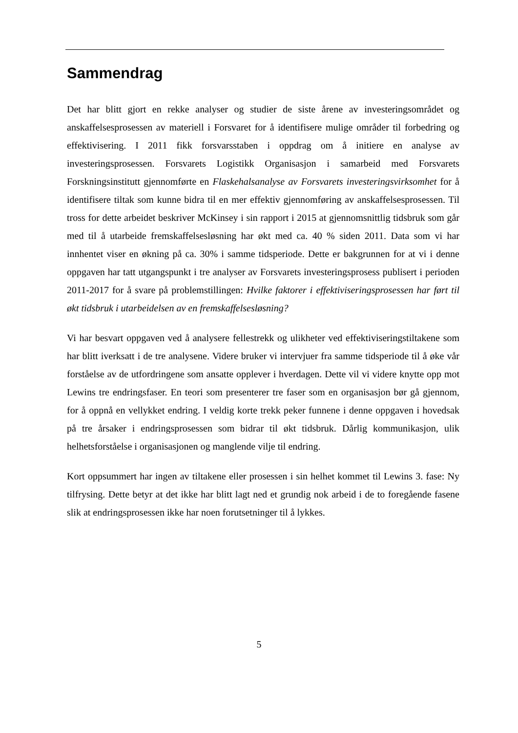Sammendrag
Det har blitt gjort en rekke analyser og studier de siste årene av investeringsområdet og anskaffelsesprosessen av materiell i Forsvaret for å identifisere mulige områder til forbedring og effektivisering. I 2011 fikk forsvarsstaben i oppdrag om å initiere en analyse av investeringsprosessen. Forsvarets Logistikk Organisasjon i samarbeid med Forsvarets Forskningsinstitutt gjennomførte en Flaskehalsanalyse av Forsvarets investeringsvirksomhet for å identifisere tiltak som kunne bidra til en mer effektiv gjennomføring av anskaffelsesprosessen. Til tross for dette arbeidet beskriver McKinsey i sin rapport i 2015 at gjennomsnittlig tidsbruk som går med til å utarbeide fremskaffelsesløsning har økt med ca. 40 % siden 2011. Data som vi har innhentet viser en økning på ca. 30% i samme tidsperiode. Dette er bakgrunnen for at vi i denne oppgaven har tatt utgangspunkt i tre analyser av Forsvarets investeringsprosess publisert i perioden 2011-2017 for å svare på problemstillingen: Hvilke faktorer i effektiviseringsprosessen har ført til økt tidsbruk i utarbeidelsen av en fremskaffelsesløsning?
Vi har besvart oppgaven ved å analysere fellestrekk og ulikheter ved effektiviseringstiltakene som har blitt iverksatt i de tre analysene. Videre bruker vi intervjuer fra samme tidsperiode til å øke vår forståelse av de utfordringene som ansatte opplever i hverdagen. Dette vil vi videre knytte opp mot Lewins tre endringsfaser. En teori som presenterer tre faser som en organisasjon bør gå gjennom, for å oppnå en vellykket endring. I veldig korte trekk peker funnene i denne oppgaven i hovedsak på tre årsaker i endringsprosessen som bidrar til økt tidsbruk. Dårlig kommunikasjon, ulik helhetsforståelse i organisasjonen og manglende vilje til endring.
Kort oppsummert har ingen av tiltakene eller prosessen i sin helhet kommet til Lewins 3. fase: Ny tilfrysing. Dette betyr at det ikke har blitt lagt ned et grundig nok arbeid i de to foregående fasene slik at endringsprosessen ikke har noen forutsetninger til å lykkes.
5